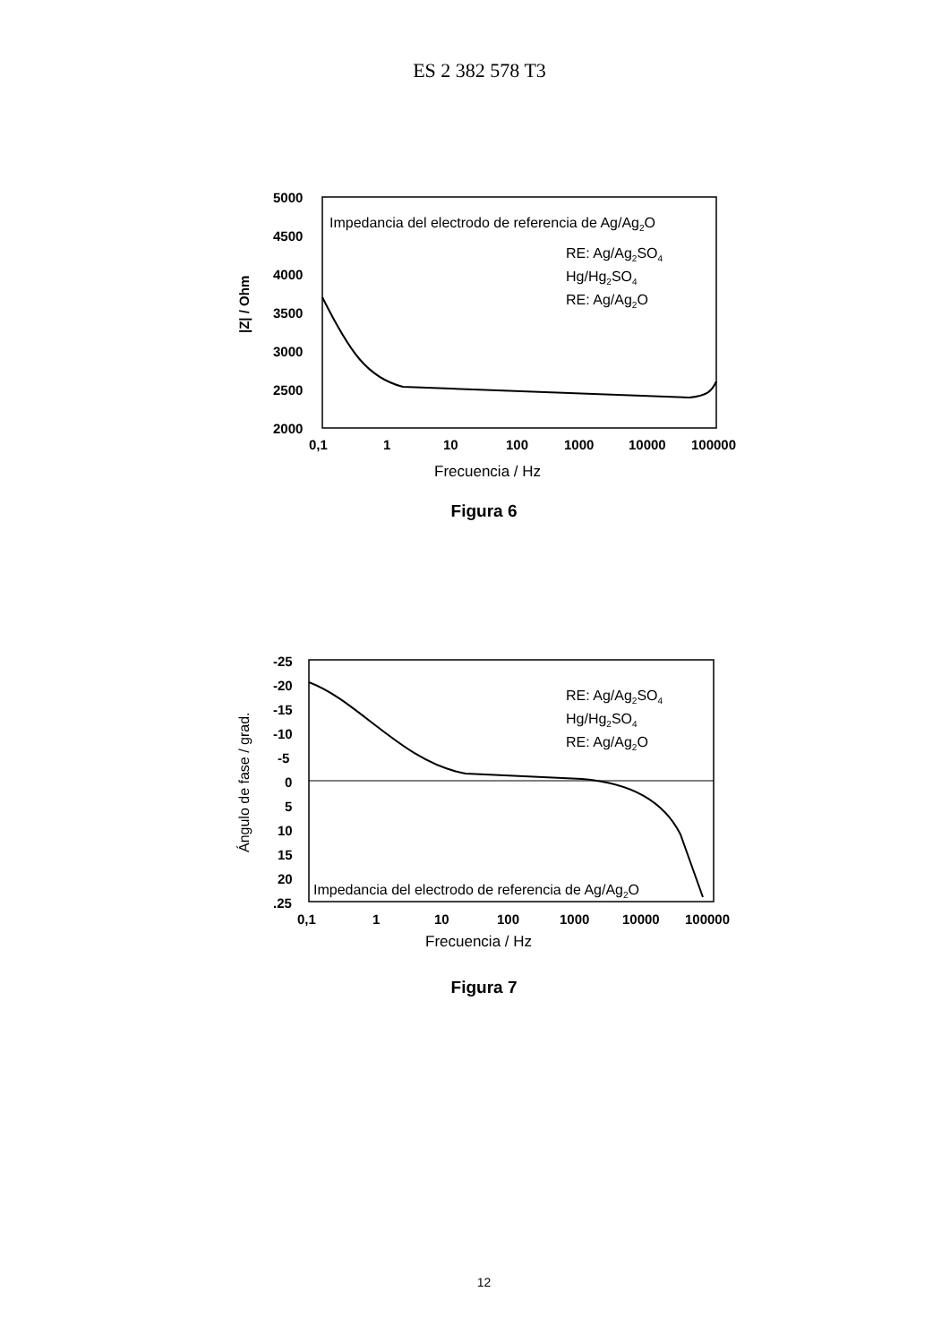ES 2 382 578 T3
5000
4500
4000
3500
3000
2500
2000
|Z| / Ohm
Impedancia del electrodo de referencia de Ag/Ag2O
RE: Ag/Ag2SO4
Hg/Hg2SO4
RE: Ag/Ag2O
0,1
1
10
100
1000
10000
100000
Frecuencia / Hz
Figura 6
-25
-20
-15
-10
-5
0
5
10
15
20
.25
Ángulo de fase / grad.
RE: Ag/Ag2SO4
Hg/Hg2SO4
RE: Ag/Ag2O
Impedancia del electrodo de referencia de Ag/Ag2O
0,1
1
10
100
1000
10000
100000
Frecuencia / Hz
Figura 7
12